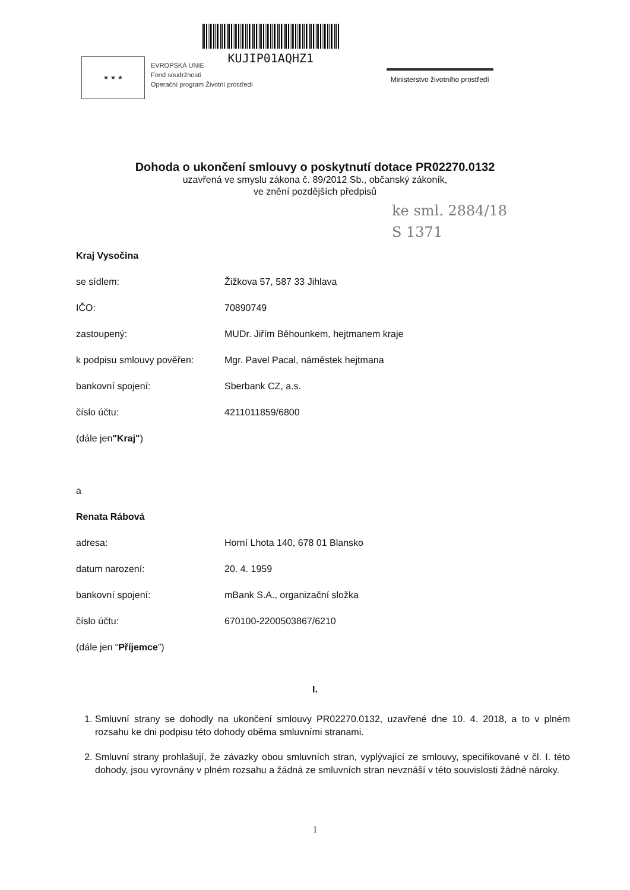★ ★ ★
EVROPSKÁ UNIE
Fond soudržnosti
Operační program Životní prostředí
KUJIP01AQHZ1
Ministerstvo životního prostředí
Dohoda o ukončení smlouvy o poskytnutí dotace PR02270.0132
uzavřená ve smyslu zákona č. 89/2012 Sb., občanský zákoník,
ve znění pozdějších předpisů
ke sml. 2884/18
S 1371
Kraj Vysočina
se sídlem: Žižkova 57, 587 33 Jihlava
IČO: 70890749
zastoupený: MUDr. Jiřím Běhounkem, hejtmanem kraje
k podpisu smlouvy pověřen: Mgr. Pavel Pacal, náměstek hejtmana
bankovní spojení: Sberbank CZ, a.s.
číslo účtu: 4211011859/6800
(dále jen "Kraj")
a
Renata Rábová
adresa: Horní Lhota 140, 678 01 Blansko
datum narození: 20. 4. 1959
bankovní spojení: mBank S.A., organizační složka
číslo účtu: 670100-2200503867/6210
(dále jen “Příjemce”)
I.
1. Smluvní strany se dohodly na ukončení smlouvy PR02270.0132, uzavřené dne 10. 4. 2018, a to v plném rozsahu ke dni podpisu této dohody oběma smluvními stranami.
2. Smluvní strany prohlašují, že závazky obou smluvních stran, vyplývající ze smlouvy, specifikované v čl. I. této dohody, jsou vyrovnány v plném rozsahu a žádná ze smluvních stran nevznáší v této souvislosti žádné nároky.
1